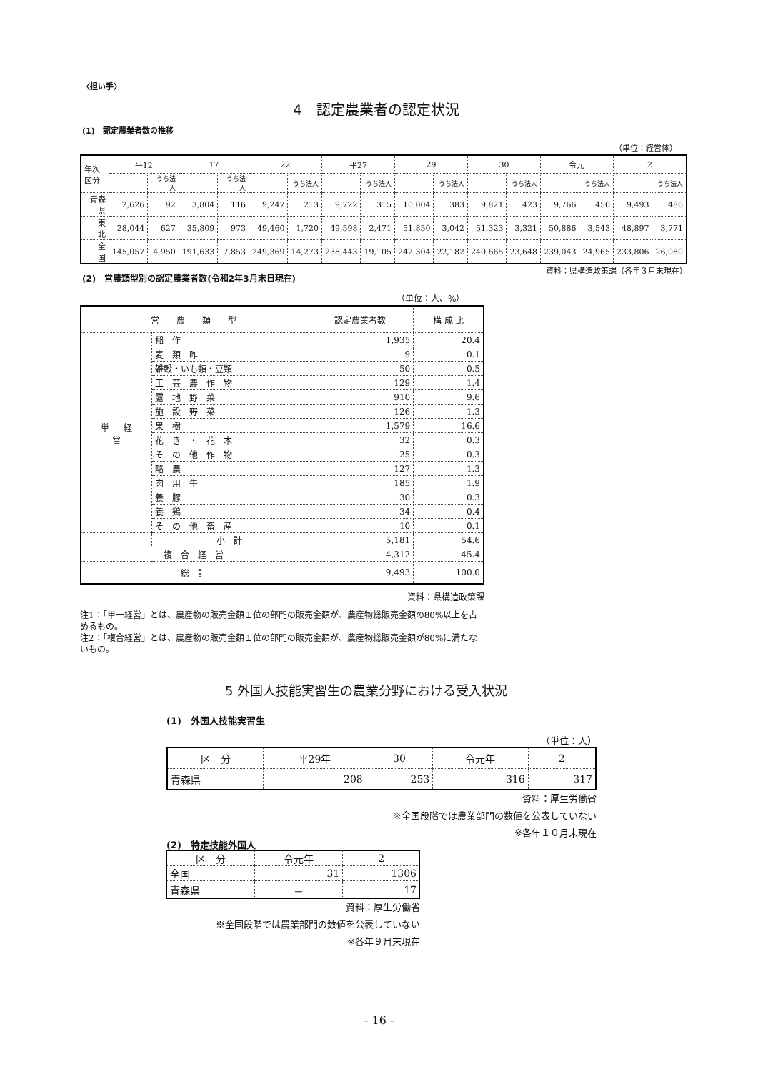〈担い手〉
4　認定農業者の認定状況
(1)　認定農業者数の推移
（単位：経営体）
| 年次 区分 | 平12 | | 17 | | 22 | | 平27 | | 29 | | 30 | | 令元 | | 2 | |
| --- | --- | --- | --- | --- | --- | --- | --- | --- | --- | --- | --- | --- | --- | --- | --- | --- |
| | | うち法人 | | うち法人 | | うち法人 | | うち法人 | | うち法人 | | うち法人 | | うち法人 | | うち法人 |
| 青森県 | 2,626 | 92 | 3,804 | 116 | 9,247 | 213 | 9,722 | 315 | 10,004 | 383 | 9,821 | 423 | 9,766 | 450 | 9,493 | 486 |
| 東 北 | 28,044 | 627 | 35,809 | 973 | 49,460 | 1,720 | 49,598 | 2,471 | 51,850 | 3,042 | 51,323 | 3,321 | 50,886 | 3,543 | 48,897 | 3,771 |
| 全 国 | 145,057 | 4,950 | 191,633 | 7,853 | 249,369 | 14,273 | 238,443 | 19,105 | 242,304 | 22,182 | 240,665 | 23,648 | 239,043 | 24,965 | 233,806 | 26,080 |
資料：県構造政策課（各年３月末現在）
(2)　営農類型別の認定農業者数(令和2年3月末日現在)
（単位：人、%）
| 営 農 類 型 | | 認定農業者数 | 構 成 比 |
| 単 一 経 営 | 稲 作 | 1,935 | 20.4 |
| | 麦 類 昨 | 9 | 0.1 |
| | 雑穀・いも類・豆類 | 50 | 0.5 |
| | 工 芸 農 作 物 | 129 | 1.4 |
| | 露 地 野 菜 | 910 | 9.6 |
| | 施 設 野 菜 | 126 | 1.3 |
| | 果 樹 | 1,579 | 16.6 |
| | 花 き ・ 花 木 | 32 | 0.3 |
| | そ の 他 作 物 | 25 | 0.3 |
| | 酪 農 | 127 | 1.3 |
| | 肉 用 牛 | 185 | 1.9 |
| | 養 豚 | 30 | 0.3 |
| | 養 鶏 | 34 | 0.4 |
| | そ の 他 畜 産 | 10 | 0.1 |
| | 小 計 | 5,181 | 54.6 |
| 複 合 経 営 | | 4,312 | 45.4 |
| 総 計 | | 9,493 | 100.0 |
資料：県構造政策課
注1：「単一経営」とは、農産物の販売金額１位の部門の販売金額が、農産物総販売金額の80%以上を占めるもの。
注2：「複合経営」とは、農産物の販売金額１位の部門の販売金額が、農産物総販売金額が80%に満たないもの。
5 外国人技能実習生の農業分野における受入状況
(1)　外国人技能実習生
（単位：人）
| 区 分 | 平29年 | 30 | 令元年 | 2 |
| 青森県 | 208 | 253 | 316 | 317 |
資料：厚生労働省
※全国段階では農業部門の数値を公表していない
※各年１０月末現在
(2)　特定技能外国人
| 区 分 | 令元年 | 2 |
| 全国 | 31 | 1306 |
| 青森県 | － | 17 |
資料：厚生労働省
※全国段階では農業部門の数値を公表していない
※各年９月末現在
- 16 -